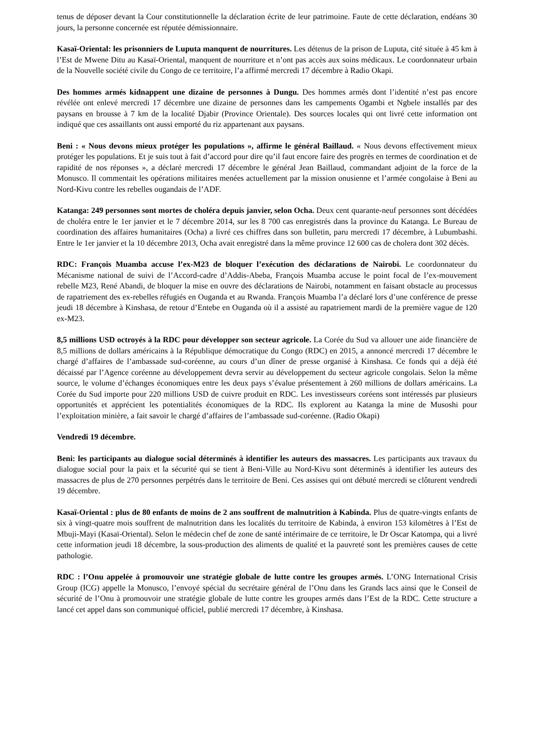tenus de déposer devant la Cour constitutionnelle la déclaration écrite de leur patrimoine. Faute de cette déclaration, endéans 30 jours, la personne concernée est réputée démissionnaire.
Kasaï-Oriental: les prisonniers de Luputa manquent de nourritures. Les détenus de la prison de Luputa, cité située à 45 km à l’Est de Mwene Ditu au Kasaï-Oriental, manquent de nourriture et n’ont pas accès aux soins médicaux. Le coordonnateur urbain de la Nouvelle société civile du Congo de ce territoire, l’a affirmé mercredi 17 décembre à Radio Okapi.
Des hommes armés kidnappent une dizaine de personnes à Dungu. Des hommes armés dont l’identité n’est pas encore révélée ont enlevé mercredi 17 décembre une dizaine de personnes dans les campements Ogambi et Ngbele installés par des paysans en brousse à 7 km de la localité Djabir (Province Orientale). Des sources locales qui ont livré cette information ont indiqué que ces assaillants ont aussi emporté du riz appartenant aux paysans.
Beni : « Nous devons mieux protéger les populations », affirme le général Baillaud. « Nous devons effectivement mieux protéger les populations. Et je suis tout à fait d’accord pour dire qu’il faut encore faire des progrès en termes de coordination et de rapidité de nos réponses », a déclaré mercredi 17 décembre le général Jean Baillaud, commandant adjoint de la force de la Monusco. Il commentait les opérations militaires menées actuellement par la mission onusienne et l’armée congolaise à Beni au Nord-Kivu contre les rebelles ougandais de l’ADF.
Katanga: 249 personnes sont mortes de choléra depuis janvier, selon Ocha. Deux cent quarante-neuf personnes sont décédées de choléra entre le 1er janvier et le 7 décembre 2014, sur les 8 700 cas enregistrés dans la province du Katanga. Le Bureau de coordination des affaires humanitaires (Ocha) a livré ces chiffres dans son bulletin, paru mercredi 17 décembre, à Lubumbashi. Entre le 1er janvier et la 10 décembre 2013, Ocha avait enregistré dans la même province 12 600 cas de cholera dont 302 décès.
RDC: François Muamba accuse l’ex-M23 de bloquer l’exécution des déclarations de Nairobi. Le coordonnateur du Mécanisme national de suivi de l’Accord-cadre d’Addis-Abeba, François Muamba accuse le point focal de l’ex-mouvement rebelle M23, René Abandi, de bloquer la mise en ouvre des déclarations de Nairobi, notamment en faisant obstacle au processus de rapatriement des ex-rebelles réfugiés en Ouganda et au Rwanda. François Muamba l’a déclaré lors d’une conférence de presse jeudi 18 décembre à Kinshasa, de retour d’Entebe en Ouganda où il a assisté au rapatriement mardi de la première vague de 120 ex-M23.
8,5 millions USD octroyés à la RDC pour développer son secteur agricole. La Corée du Sud va allouer une aide financière de 8,5 millions de dollars américains à la République démocratique du Congo (RDC) en 2015, a annoncé mercredi 17 décembre le chargé d’affaires de l’ambassade sud-coréenne, au cours d’un dîner de presse organisé à Kinshasa. Ce fonds qui a déjà été décaissé par l’Agence coréenne au développement devra servir au développement du secteur agricole congolais. Selon la même source, le volume d’échanges économiques entre les deux pays s’évalue présentement à 260 millions de dollars américains. La Corée du Sud importe pour 220 millions USD de cuivre produit en RDC. Les investisseurs coréens sont intéressés par plusieurs opportunités et apprécient les potentialités économiques de la RDC. Ils explorent au Katanga la mine de Musoshi pour l’exploitation minière, a fait savoir le chargé d’affaires de l’ambassade sud-coréenne. (Radio Okapi)
Vendredi 19 décembre.
Beni: les participants au dialogue social déterminés à identifier les auteurs des massacres. Les participants aux travaux du dialogue social pour la paix et la sécurité qui se tient à Beni-Ville au Nord-Kivu sont déterminés à identifier les auteurs des massacres de plus de 270 personnes perpétrés dans le territoire de Beni. Ces assises qui ont débuté mercredi se clôturent vendredi 19 décembre.
Kasaï-Oriental : plus de 80 enfants de moins de 2 ans souffrent de malnutrition à Kabinda. Plus de quatre-vingts enfants de six à vingt-quatre mois souffrent de malnutrition dans les localités du territoire de Kabinda, à environ 153 kilomètres à l’Est de Mbuji-Mayi (Kasaï-Oriental). Selon le médecin chef de zone de santé intérimaire de ce territoire, le Dr Oscar Katompa, qui a livré cette information jeudi 18 décembre, la sous-production des aliments de qualité et la pauvreté sont les premières causes de cette pathologie.
RDC : l’Onu appelée à promouvoir une stratégie globale de lutte contre les groupes armés. L’ONG International Crisis Group (ICG) appelle la Monusco, l’envoyé spécial du secrétaire général de l’Onu dans les Grands lacs ainsi que le Conseil de sécurité de l’Onu à promouvoir une stratégie globale de lutte contre les groupes armés dans l’Est de la RDC. Cette structure a lancé cet appel dans son communiqué officiel, publié mercredi 17 décembre, à Kinshasa.